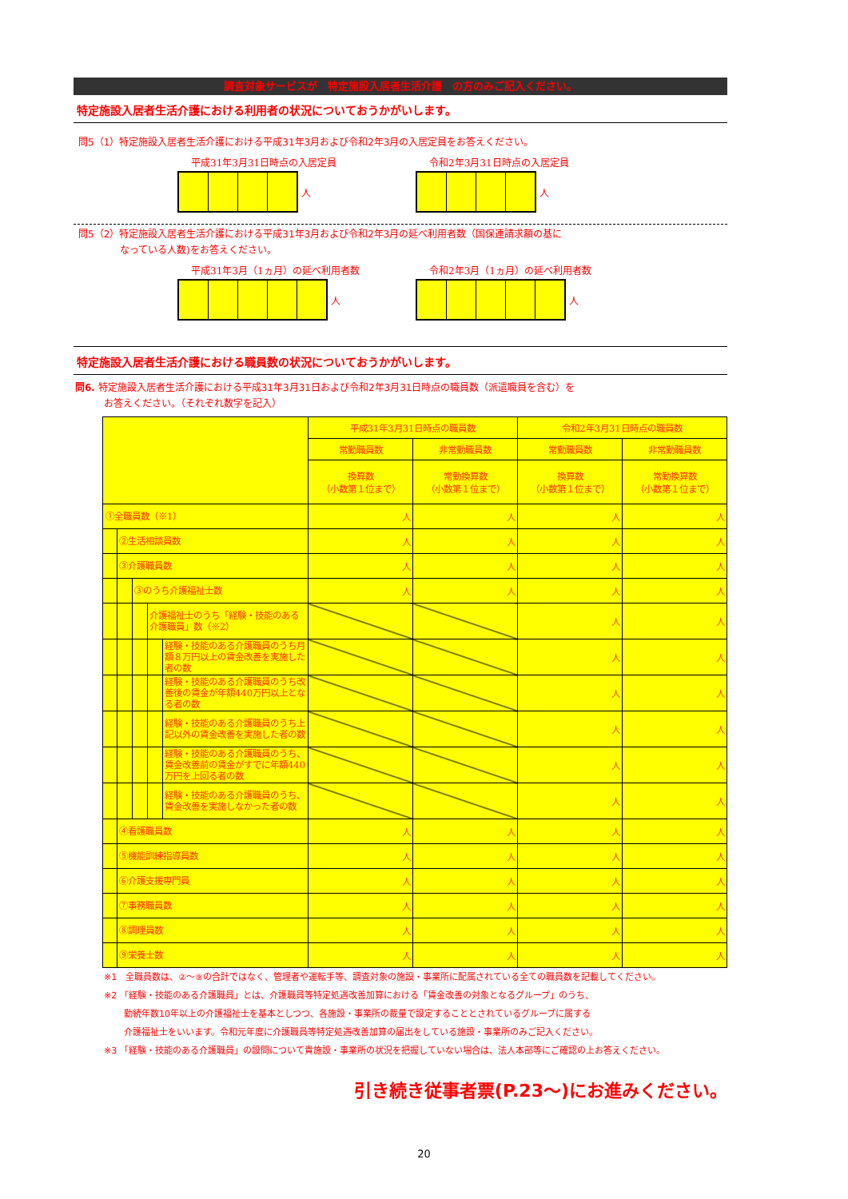調査対象サービスが　特定施設入居者生活介護　の方のみご記入ください。
特定施設入居者生活介護における利用者の状況についておうかがいします。
問5（1）特定施設入居者生活介護における平成31年3月および令和2年3月の入居定員をお答えください。
平成31年3月31日時点の入居定員
人
令和2年3月31日時点の入居定員
人
問5（2）特定施設入居者生活介護における平成31年3月および令和2年3月の延べ利用者数（国保連請求額の基に
なっている人数)をお答えください。
平成31年3月（1ヵ月）の延べ利用者数
人
令和2年3月（1ヵ月）の延べ利用者数
人
特定施設入居者生活介護における職員数の状況についておうかがいします。
問6. 特定施設入居者生活介護における平成31年3月31日および令和2年3月31日時点の職員数（派遣職員を含む）を
お答えください。（それぞれ数字を記入）
| | 平成31年3月31日時点の職員数 | | 令和2年3月31日時点の職員数 | |
| --- | --- | --- | --- | --- |
| | 常勤職員数 | 非常勤職員数 | 常勤職員数 | 非常勤職員数 |
| | 換算数 （小数第１位まで） | 常勤換算数 （小数第１位まで） | 換算数 （小数第１位まで） | 常勤換算数 （小数第１位まで） |
| ①全職員数（※1） | 人 | 人 | 人 | 人 |
| ②生活相談員数 | 人 | 人 | 人 | 人 |
| ③介護職員数 | 人 | 人 | 人 | 人 |
| ③のうち介護福祉士数 | 人 | 人 | 人 | 人 |
| 介護福祉士のうち「経験・技能のある介護職員」数（※2） | | | 人 | 人 |
| 経験・技能のある介護職員のうち月額８万円以上の賃金改善を実施した者の数 | | | 人 | 人 |
| 経験・技能のある介護職員のうち改善後の賃金が年額440万円以上となる者の数 | | | 人 | 人 |
| 経験・技能のある介護職員のうち上記以外の賃金改善を実施した者の数 | | | 人 | 人 |
| 経験・技能のある介護職員のうち、賃金改善前の賃金がすでに年額440万円を上回る者の数 | | | 人 | 人 |
| 経験・技能のある介護職員のうち、賃金改善を実施しなかった者の数 | | | 人 | 人 |
| ④看護職員数 | 人 | 人 | 人 | 人 |
| ⑤機能訓練指導員数 | 人 | 人 | 人 | 人 |
| ⑥介護支援専門員 | 人 | 人 | 人 | 人 |
| ⑦事務職員数 | 人 | 人 | 人 | 人 |
| ⑧調理員数 | 人 | 人 | 人 | 人 |
| ⑨栄養士数 | 人 | 人 | 人 | 人 |
※1　全職員数は、②～⑨の合計ではなく、管理者や運転手等、調査対象の施設・事業所に配属されている全ての職員数を記載してください。
※2 「経験・技能のある介護職員」とは、介護職員等特定処遇改善加算における「賃金改善の対象となるグループ」のうち、
勤続年数10年以上の介護福祉士を基本としつつ、各施設・事業所の裁量で設定することとされているグループに属する
介護福祉士をいいます。令和元年度に介護職員等特定処遇改善加算の届出をしている施設・事業所のみご記入ください。
※3 「経験・技能のある介護職員」の設問について貴施設・事業所の状況を把握していない場合は、法人本部等にご確認の上お答えください。
引き続き従事者票(P.23～)にお進みください。
20